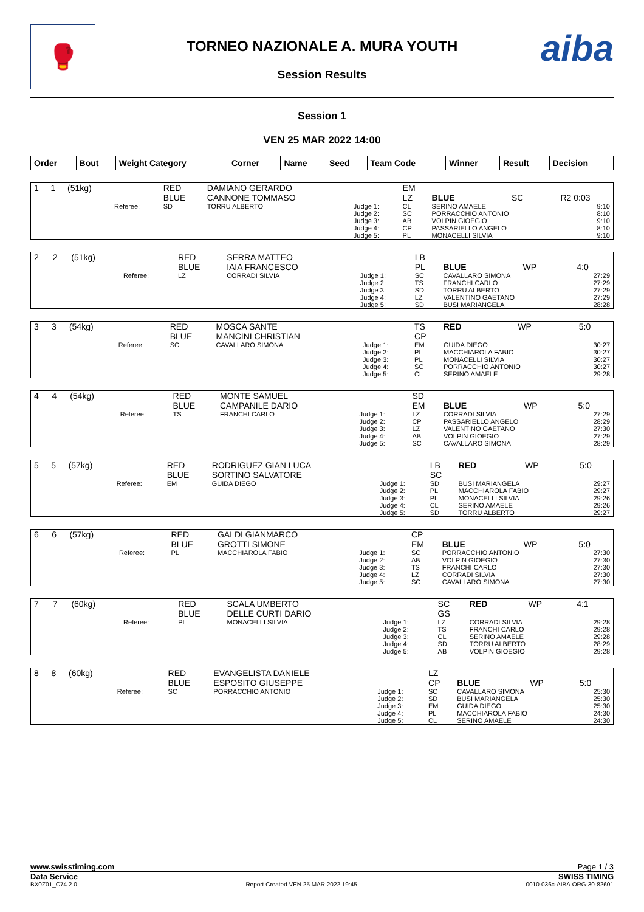🥊
TORNEO NAZIONALE A. MURA YOUTH
Session Results
aiba
Session 1
VEN 25 MAR 2022 14:00
| Order | Bout | Weight Category | Corner | Name | Seed | Team Code | Winner | Result | Decision |
| --- | --- | --- | --- | --- | --- | --- | --- | --- | --- |
| 1 | 1 | (51kg) | | RED BLUE | DAMIANO GERARDO CANNONE TOMMASO | | EM LZ | BLUE | SC | R2 0:03 |
| | | | Referee: | SD | TORRU ALBERTO | Judge 1: Judge 2: Judge 3: Judge 4: Judge 5: | CL SC AB CP PL | SERINO AMAELE PORRACCHIO ANTONIO VOLPIN GIOEGIO PASSARIELLO ANGELO MONACELLI SILVIA | | 9:10 8:10 9:10 8:10 9:10 |
| 2 | 2 | (51kg) | | RED BLUE | SERRA MATTEO IAIA FRANCESCO | | LB PL | BLUE | WP | 4:0 |
| | | | Referee: | LZ | CORRADI SILVIA | Judge 1: Judge 2: Judge 3: Judge 4: Judge 5: | SC TS SD LZ SD | CAVALLARO SIMONA FRANCHI CARLO TORRU ALBERTO VALENTINO GAETANO BUSI MARIANGELA | | 27:29 27:29 27:29 27:29 28:28 |
| 3 | 3 | (54kg) | | RED BLUE | MOSCA SANTE MANCINI CHRISTIAN | | TS CP | RED | WP | 5:0 |
| | | | Referee: | SC | CAVALLARO SIMONA | Judge 1: Judge 2: Judge 3: Judge 4: Judge 5: | EM PL PL SC CL | GUIDA DIEGO MACCHIAROLA FABIO MONACELLI SILVIA PORRACCHIO ANTONIO SERINO AMAELE | | 30:27 30:27 30:27 30:27 29:28 |
| 4 | 4 | (54kg) | | RED BLUE | MONTE SAMUEL CAMPANILE DARIO | | SD EM | BLUE | WP | 5:0 |
| | | | Referee: | TS | FRANCHI CARLO | Judge 1: Judge 2: Judge 3: Judge 4: Judge 5: | LZ CP LZ AB SC | CORRADI SILVIA PASSARIELLO ANGELO VALENTINO GAETANO VOLPIN GIOEGIO CAVALLARO SIMONA | | 27:29 28:29 27:30 27:29 28:29 |
| 5 | 5 | (57kg) | | RED BLUE | RODRIGUEZ GIAN LUCA SORTINO SALVATORE | | LB SC | RED | WP | 5:0 |
| | | | Referee: | EM | GUIDA DIEGO | Judge 1: Judge 2: Judge 3: Judge 4: Judge 5: | SD PL PL CL SD | BUSI MARIANGELA MACCHIAROLA FABIO MONACELLI SILVIA SERINO AMAELE TORRU ALBERTO | | 29:27 29:27 29:26 29:26 29:27 |
| 6 | 6 | (57kg) | | RED BLUE | GALDI GIANMARCO GROTTI SIMONE | | CP EM | BLUE | WP | 5:0 |
| | | | Referee: | PL | MACCHIAROLA FABIO | Judge 1: Judge 2: Judge 3: Judge 4: Judge 5: | SC AB TS LZ SC | PORRACCHIO ANTONIO VOLPIN GIOEGIO FRANCHI CARLO CORRADI SILVIA CAVALLARO SIMONA | | 27:30 27:30 27:30 27:30 27:30 |
| 7 | 7 | (60kg) | | RED BLUE | SCALA UMBERTO DELLE CURTI DARIO | | SC GS | RED | WP | 4:1 |
| | | | Referee: | PL | MONACELLI SILVIA | Judge 1: Judge 2: Judge 3: Judge 4: Judge 5: | LZ TS CL SD AB | CORRADI SILVIA FRANCHI CARLO SERINO AMAELE TORRU ALBERTO VOLPIN GIOEGIO | | 29:28 29:28 29:28 28:29 29:28 |
| 8 | 8 | (60kg) | | RED BLUE | EVANGELISTA DANIELE ESPOSITO GIUSEPPE | | LZ CP | BLUE | WP | 5:0 |
| | | | Referee: | SC | PORRACCHIO ANTONIO | Judge 1: Judge 2: Judge 3: Judge 4: Judge 5: | SC SD EM PL CL | CAVALLARO SIMONA BUSI MARIANGELA GUIDA DIEGO MACCHIAROLA FABIO SERINO AMAELE | | 25:30 25:30 25:30 24:30 24:30 |
www.swisstiming.com Page 1 / 3
Data Service SWISS TIMING
BX0Z01_C74 2.0 Report Created VEN 25 MAR 2022 19:45 0010-036c-AIBA.ORG-30-82601